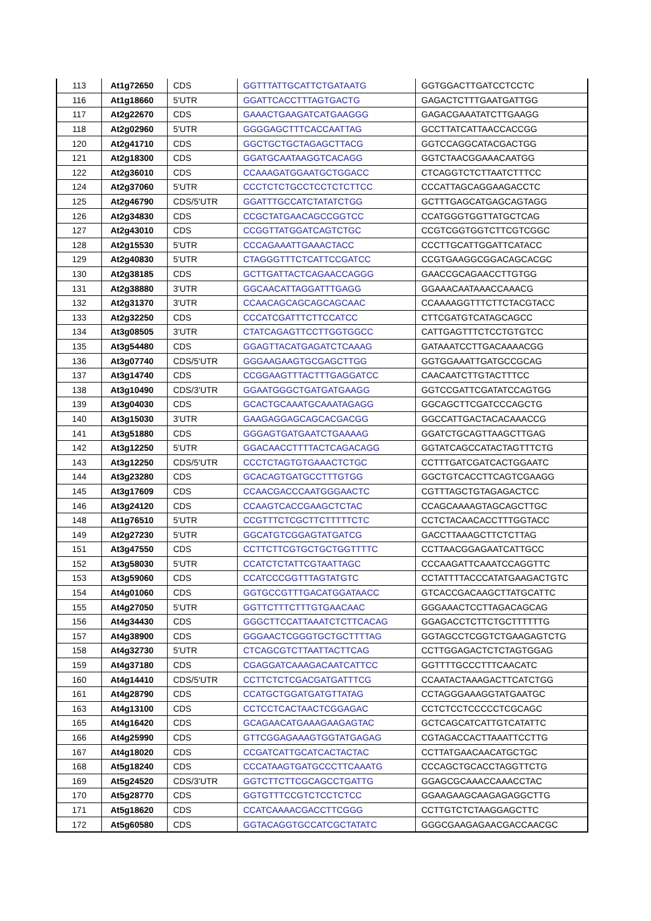| 113 | At1g72650 | CDS | GGTTTATTGCATTCTGATAATG | GGTGGACTTGATCCTCCTC |
| 116 | At1g18660 | 5'UTR | GGATTCACCTTTAGTGACTG | GAGACTCTTTGAATGATTGG |
| 117 | At2g22670 | CDS | GAAACTGAAGATCATGAAGGG | GAGACGAAATATCTTGAAGG |
| 118 | At2g02960 | 5'UTR | GGGGAGCTTTCACCAATTAG | GCCTTATCATTAACCACCGG |
| 120 | At2g41710 | CDS | GGCTGCTGCTAGAGCTTACG | GGTCCAGGCATACGACTGG |
| 121 | At2g18300 | CDS | GGATGCAATAAGGTCACAGG | GGTCTAACGGAAACAATGG |
| 122 | At2g36010 | CDS | CCAAAGATGGAATGCTGGACC | CTCAGGTCTCTTAATCTTTCC |
| 124 | At2g37060 | 5'UTR | CCCTCTCTGCCTCCTCTCTTCC | CCCATTAGCAGGAAGACCTC |
| 125 | At2g46790 | CDS/5'UTR | GGATTTGCCATCTATATCTGG | GCTTTGAGCATGAGCAGTAGG |
| 126 | At2g34830 | CDS | CCGCTATGAACAGCCGGTCC | CCATGGGTGGTTATGCTCAG |
| 127 | At2g43010 | CDS | CCGGTTATGGATCAGTCTGC | CCGTCGGTGGTCTTCGTCGGC |
| 128 | At2g15530 | 5'UTR | CCCAGAAATTGAAACTACC | CCCTTGCATTGGATTCATACC |
| 129 | At2g40830 | 5'UTR | CTAGGGTTTCTCATTCCGATCC | CCGTGAAGGCGGACAGCACGC |
| 130 | At2g38185 | CDS | GCTTGATTACTCAGAACCAGGG | GAACCGCAGAACCTTGTGG |
| 131 | At2g38880 | 3'UTR | GGCAACATTAGGATTTGAGG | GGAAACAATAAACCAAACG |
| 132 | At2g31370 | 3'UTR | CCAACAGCAGCAGCAGCAAC | CCAAAAGGTTTCTTCTACGTACC |
| 133 | At2g32250 | CDS | CCCATCGATTTCTTCCATCC | CTTCGATGTCATAGCAGCC |
| 134 | At3g08505 | 3'UTR | CTATCAGAGTTCCTTGGTGGCC | CATTGAGTTTCTCCTGTGTCC |
| 135 | At3g54480 | CDS | GGAGTTACATGAGATCTCAAAG | GATAAATCCTTGACAAAACGG |
| 136 | At3g07740 | CDS/5'UTR | GGGAAGAAGTGCGAGCTTGG | GGTGGAAATTGATGCCGCAG |
| 137 | At3g14740 | CDS | CCGGAAGTTTACTTTGAGGATCC | CAACAATCTTGTACTTTCC |
| 138 | At3g10490 | CDS/3'UTR | GGAATGGGCTGATGATGAAGG | GGTCCGATTCGATATCCAGTGG |
| 139 | At3g04030 | CDS | GCACTGCAAATGCAAATAGAGG | GGCAGCTTCGATCCCAGCTG |
| 140 | At3g15030 | 3'UTR | GAAGAGGAGCAGCACGACGG | GGCCATTGACTACACAAACCG |
| 141 | At3g51880 | CDS | GGGAGTGATGAATCTGAAAAG | GGATCTGCAGTTAAGCTTGAG |
| 142 | At3g12250 | 5'UTR | GGACAACCTTTTACTCAGACAGG | GGTATCAGCCATACTAGTTTCTG |
| 143 | At3g12250 | CDS/5'UTR | CCCTCTAGTGTGAAACTCTGC | CCTTTGATCGATCACTGGAATC |
| 144 | At3g23280 | CDS | GCACAGTGATGCCTTTGTGG | GGCTGTCACCTTCAGTCGAAGG |
| 145 | At3g17609 | CDS | CCAACGACCCAATGGGAACTC | CGTTTAGCTGTAGAGACTCC |
| 146 | At3g24120 | CDS | CCAAGTCACCGAAGCTCTAC | CCAGCAAAAGTAGCAGCTTGC |
| 148 | At1g76510 | 5'UTR | CCGTTTCTCGCTTCTTTTTCTC | CCTCTACAACACCTTTGGTACC |
| 149 | At2g27230 | 5'UTR | GGCATGTCGGAGTATGATCG | GACCTTAAAGCTTCTCTTAG |
| 151 | At3g47550 | CDS | CCTTCTTCGTGCTGCTGGTTTTC | CCTTAACGGAGAATCATTGCC |
| 152 | At3g58030 | 5'UTR | CCATCTCTATTCGTAATTAGC | CCCAAGATTCAAATCCAGGTTC |
| 153 | At3g59060 | CDS | CCATCCCGGTTTAGTATGTC | CCTATTTTACCCATATGAAGACTGTC |
| 154 | At4g01060 | CDS | GGTGCCGTTTGACATGGATAACC | GTCACCGACAAGCTTATGCATTC |
| 155 | At4g27050 | 5'UTR | GGTTCTTTCTTTGTGAACAAC | GGGAAACTCCTTAGACAGCAG |
| 156 | At4g34430 | CDS | GGGCTTCCATTAAATCTCTTCACAG | GGAGACCTCTTCTGCTTTTTTG |
| 157 | At4g38900 | CDS | GGGAACTCGGGTGCTGCTTTTAG | GGTAGCCTCGGTCTGAAGAGTCTG |
| 158 | At4g32730 | 5'UTR | CTCAGCGTCTTAATTACTTCAG | CCTTGGAGACTCTCTAGTGGAG |
| 159 | At4g37180 | CDS | CGAGGATCAAAGACAATCATTCC | GGTTTTGCCCTTTCAACATC |
| 160 | At4g14410 | CDS/5'UTR | CCTTCTCTCGACGATGATTTCG | CCAATACTAAAGACTTCATCTGG |
| 161 | At4g28790 | CDS | CCATGCTGGATGATGTTATAG | CCTAGGGAAAGGTATGAATGC |
| 163 | At4g13100 | CDS | CCTCCTCACTAACTCGGAGAC | CCTCTCCTCCCCCTCGCAGC |
| 165 | At4g16420 | CDS | GCAGAACATGAAAGAAGAGTAC | GCTCAGCATCATTGTCATATTC |
| 166 | At4g25990 | CDS | GTTCGGAGAAAGTGGTATGAGAG | CGTAGACCACTTAAATTCCTTG |
| 167 | At4g18020 | CDS | CCGATCATTGCATCACTACTAC | CCTTATGAACAACATGCTGC |
| 168 | At5g18240 | CDS | CCCATAAGTGATGCCCTTCAAATG | CCCAGCTGCACCTAGGTTCTG |
| 169 | At5g24520 | CDS/3'UTR | GGTCTTCTTCGCAGCCTGATTG | GGAGCGCAAACCAAACCTAC |
| 170 | At5g28770 | CDS | GGTGTTTCCGTCTCCTCTCC | GGAAGAAGCAAGAGAGGCTTG |
| 171 | At5g18620 | CDS | CCATCAAAACGACCTTCGGG | CCTTGTCTCTAAGGAGCTTC |
| 172 | At5g60580 | CDS | GGTACAGGTGCCATCGCTATATC | GGGCGAAGAGAACGACCAACGC |